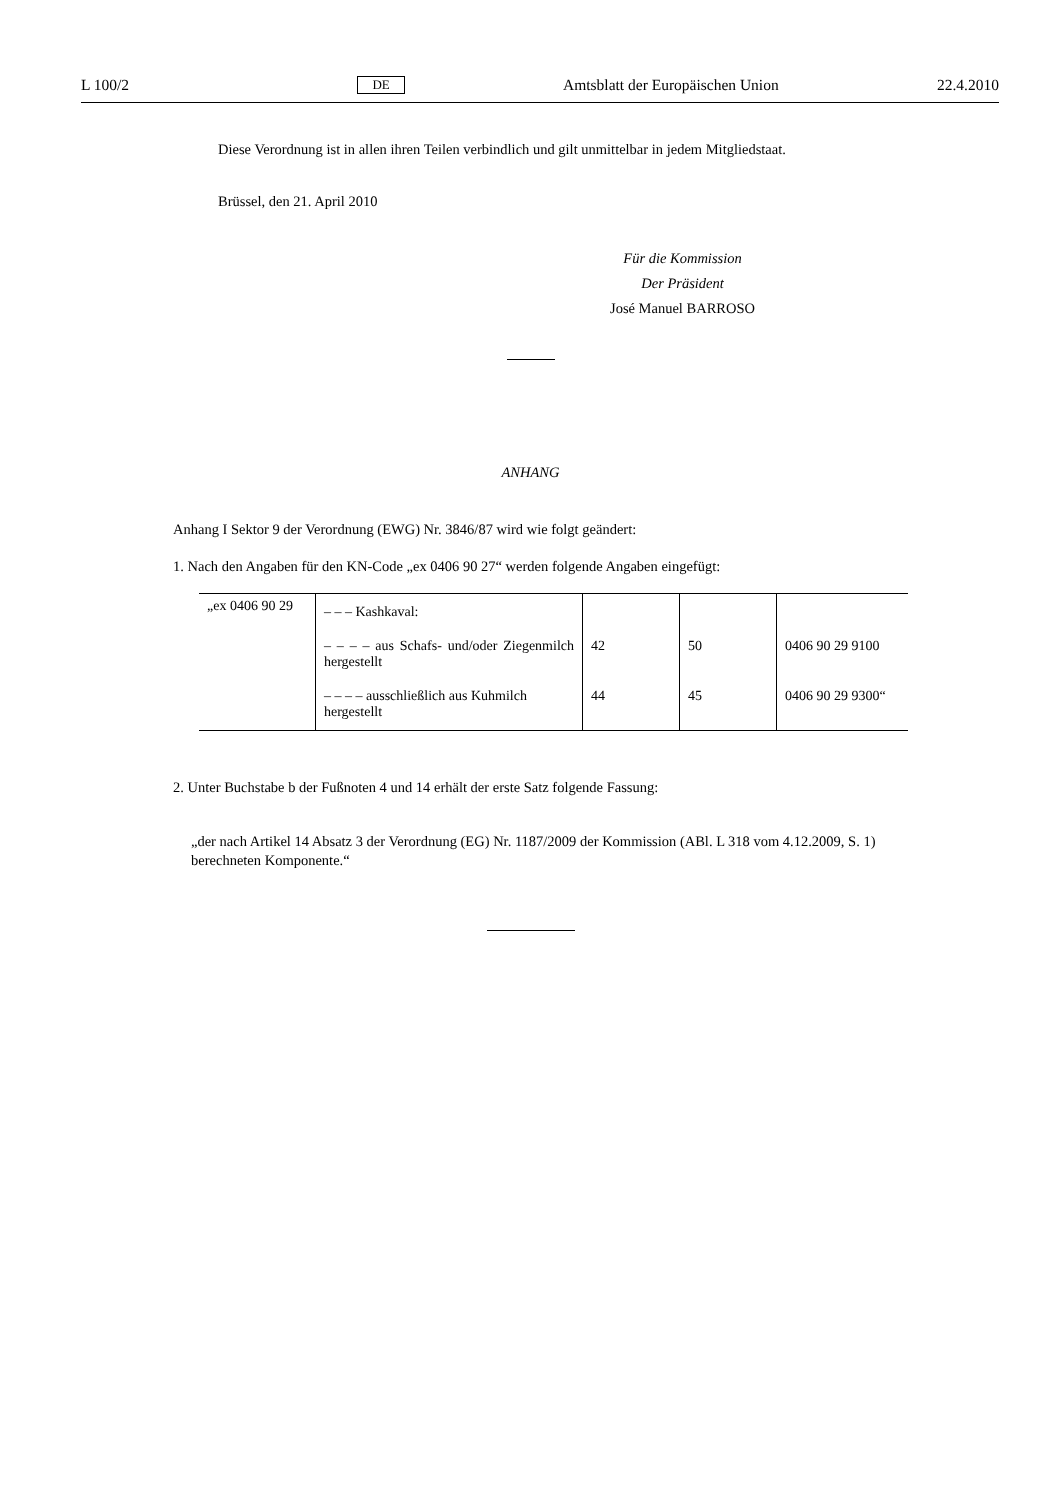L 100/2 DE Amtsblatt der Europäischen Union 22.4.2010
Diese Verordnung ist in allen ihren Teilen verbindlich und gilt unmittelbar in jedem Mitglied­staat.
Brüssel, den 21. April 2010
Für die Kommission
Der Präsident
José Manuel BARROSO
ANHANG
Anhang I Sektor 9 der Verordnung (EWG) Nr. 3846/87 wird wie folgt geändert:
1. Nach den Angaben für den KN-Code „ex 0406 90 27“ werden folgende Angaben eingefügt:
| „ex 0406 90 29 | – – – Kashkaval: | | | |
| | – – – – aus Schafs- und/oder Ziegen­milch hergestellt | 42 | 50 | 0406 90 29 9100 |
| | – – – – ausschließlich aus Kuhmilch hergestellt | 44 | 45 | 0406 90 29 9300“ |
2. Unter Buchstabe b der Fußnoten 4 und 14 erhält der erste Satz folgende Fassung:
„der nach Artikel 14 Absatz 3 der Verordnung (EG) Nr. 1187/2009 der Kommission (ABl. L 318 vom 4.12.2009, S. 1) berechneten Komponente.“